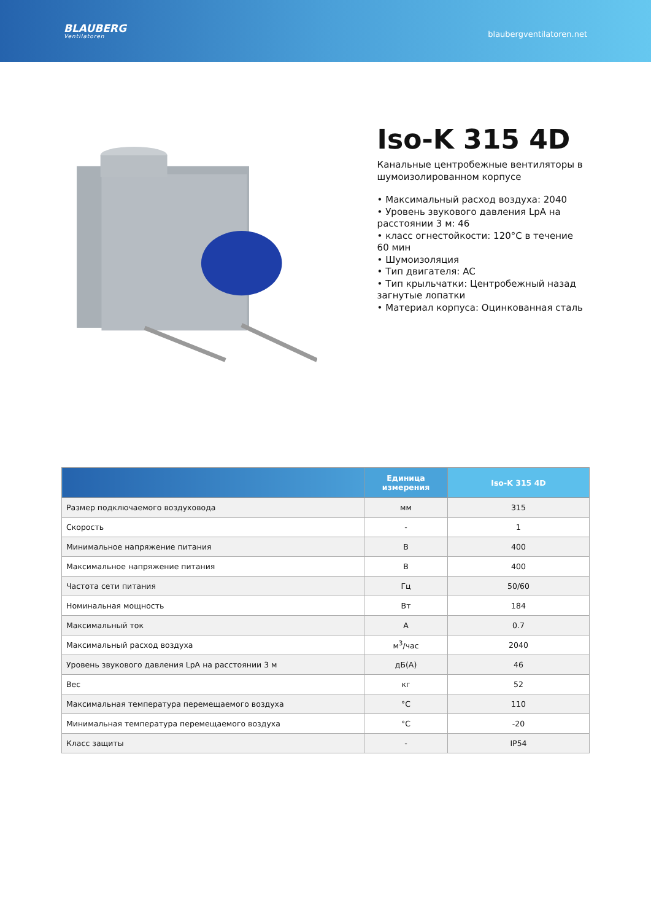BLAUBERG
Ventilatoren
blaubergventilatoren.net
Iso-K 315 4D
Канальные центробежные вентиляторы в шумоизолированном корпусе
• Максимальный расход воздуха: 2040
• Уровень звукового давления LpA на расстоянии 3 м: 46
• класс огнестойкости: 120°C в течение 60 мин
• Шумоизоляция
• Тип двигателя: AC
• Тип крыльчатки: Центробежный назад загнутые лопатки
• Материал корпуса: Оцинкованная сталь
| | Единица измерения | Iso-K 315 4D |
| --- | --- | --- |
| Размер подключаемого воздуховода | мм | 315 |
| Скорость | - | 1 |
| Минимальное напряжение питания | В | 400 |
| Максимальное напряжение питания | В | 400 |
| Частота сети питания | Гц | 50/60 |
| Номинальная мощность | Вт | 184 |
| Максимальный ток | A | 0.7 |
| Максимальный расход воздуха | м<sup>3</sup>/час | 2040 |
| Уровень звукового давления LpA на расстоянии 3 м | дБ(А) | 46 |
| Вес | кг | 52 |
| Максимальная температура перемещаемого воздуха | °C | 110 |
| Минимальная температура перемещаемого воздуха | °C | -20 |
| Класс защиты | - | IP54 |